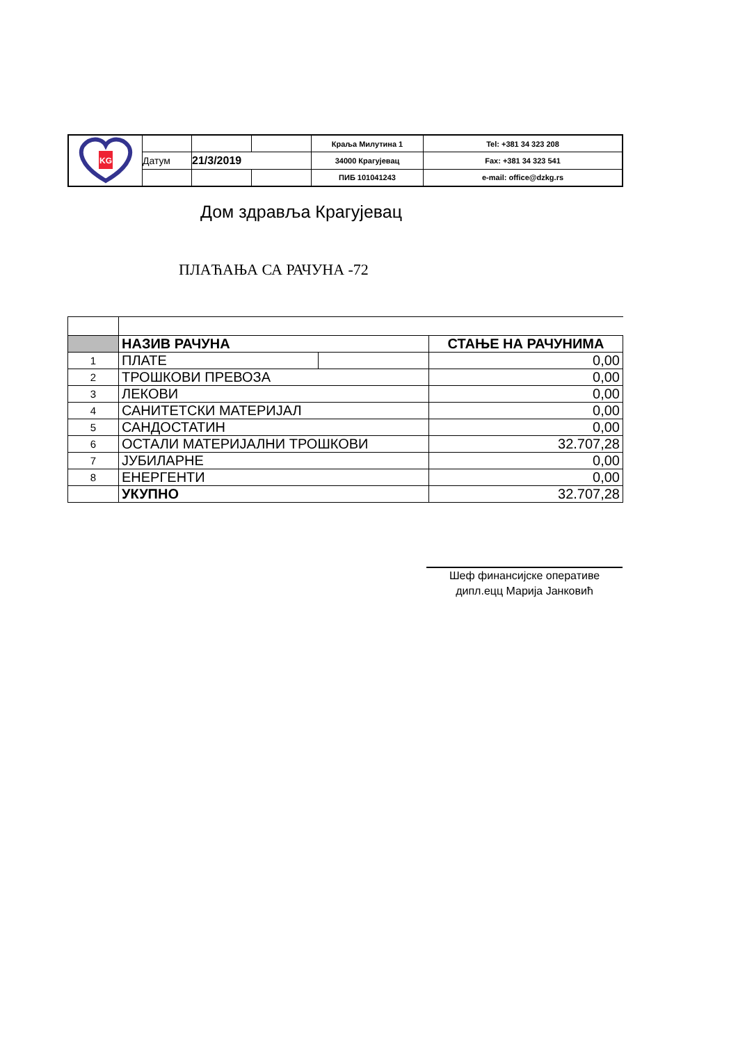| KG | | | | Краља Милутина 1 | Tel: +381 34 323 208 |
| | Датум | 21/3/2019 | | 34000 Крагујевац | Fax: +381 34 323 541 |
| | | | | ПИБ 101041243 | e-mail: office@dzkg.rs |
Дом здравља Крагујевац
ПЛАЋАЊА СА РАЧУНА -72
| | НАЗИВ РАЧУНА | | СТАЊЕ НА РАЧУНИМА |
| 1 | ПЛАТЕ | | 0,00 |
| 2 | ТРОШКОВИ ПРЕВОЗА | | 0,00 |
| 3 | ЛЕКОВИ | | 0,00 |
| 4 | САНИТЕТСКИ МАТЕРИЈАЛ | | 0,00 |
| 5 | САНДОСТАТИН | | 0,00 |
| 6 | ОСТАЛИ МАТЕРИЈАЛНИ ТРОШКОВИ | | 32.707,28 |
| 7 | ЈУБИЛАРНЕ | | 0,00 |
| 8 | ЕНЕРГЕНТИ | | 0,00 |
| | УКУПНО | | 32.707,28 |
Шеф финансијске оперативе
дипл.ецц Марија Јанковић